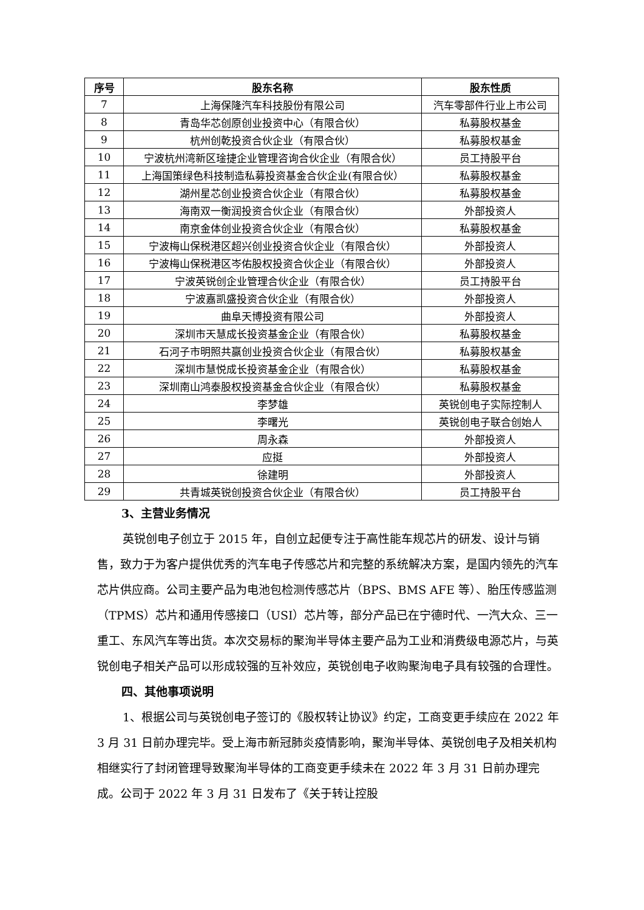| 序号 | 股东名称 | 股东性质 |
| --- | --- | --- |
| 7 | 上海保隆汽车科技股份有限公司 | 汽车零部件行业上市公司 |
| 8 | 青岛华芯创原创业投资中心（有限合伙） | 私募股权基金 |
| 9 | 杭州创乾投资合伙企业（有限合伙） | 私募股权基金 |
| 10 | 宁波杭州湾新区琻捷企业管理咨询合伙企业（有限合伙） | 员工持股平台 |
| 11 | 上海国策绿色科技制造私募投资基金合伙企业(有限合伙） | 私募股权基金 |
| 12 | 湖州星芯创业投资合伙企业（有限合伙） | 私募股权基金 |
| 13 | 海南双一衡润投资合伙企业（有限合伙） | 外部投资人 |
| 14 | 南京金体创业投资合伙企业（有限合伙） | 私募股权基金 |
| 15 | 宁波梅山保税港区超兴创业投资合伙企业（有限合伙） | 外部投资人 |
| 16 | 宁波梅山保税港区岑佑股权投资合伙企业（有限合伙） | 外部投资人 |
| 17 | 宁波英锐创企业管理合伙企业（有限合伙） | 员工持股平台 |
| 18 | 宁波嘉凯盛投资合伙企业（有限合伙） | 外部投资人 |
| 19 | 曲阜天博投资有限公司 | 外部投资人 |
| 20 | 深圳市天慧成长投资基金企业（有限合伙） | 私募股权基金 |
| 21 | 石河子市明照共赢创业投资合伙企业（有限合伙） | 私募股权基金 |
| 22 | 深圳市慧悦成长投资基金企业（有限合伙） | 私募股权基金 |
| 23 | 深圳南山鸿泰股权投资基金合伙企业（有限合伙） | 私募股权基金 |
| 24 | 李梦雄 | 英锐创电子实际控制人 |
| 25 | 李曙光 | 英锐创电子联合创始人 |
| 26 | 周永森 | 外部投资人 |
| 27 | 应挺 | 外部投资人 |
| 28 | 徐建明 | 外部投资人 |
| 29 | 共青城英锐创投资合伙企业（有限合伙） | 员工持股平台 |
3、主营业务情况
英锐创电子创立于 2015 年，自创立起便专注于高性能车规芯片的研发、设计与销售，致力于为客户提供优秀的汽车电子传感芯片和完整的系统解决方案，是国内领先的汽车芯片供应商。公司主要产品为电池包检测传感芯片（BPS、BMS AFE 等）、胎压传感监测（TPMS）芯片和通用传感接口（USI）芯片等，部分产品已在宁德时代、一汽大众、三一重工、东风汽车等出货。本次交易标的聚洵半导体主要产品为工业和消费级电源芯片，与英锐创电子相关产品可以形成较强的互补效应，英锐创电子收购聚洵电子具有较强的合理性。
四、其他事项说明
1、根据公司与英锐创电子签订的《股权转让协议》约定，工商变更手续应在 2022 年 3 月 31 日前办理完毕。受上海市新冠肺炎疫情影响，聚洵半导体、英锐创电子及相关机构相继实行了封闭管理导致聚洵半导体的工商变更手续未在 2022 年 3 月 31 日前办理完成。公司于 2022 年 3 月 31 日发布了《关于转让控股